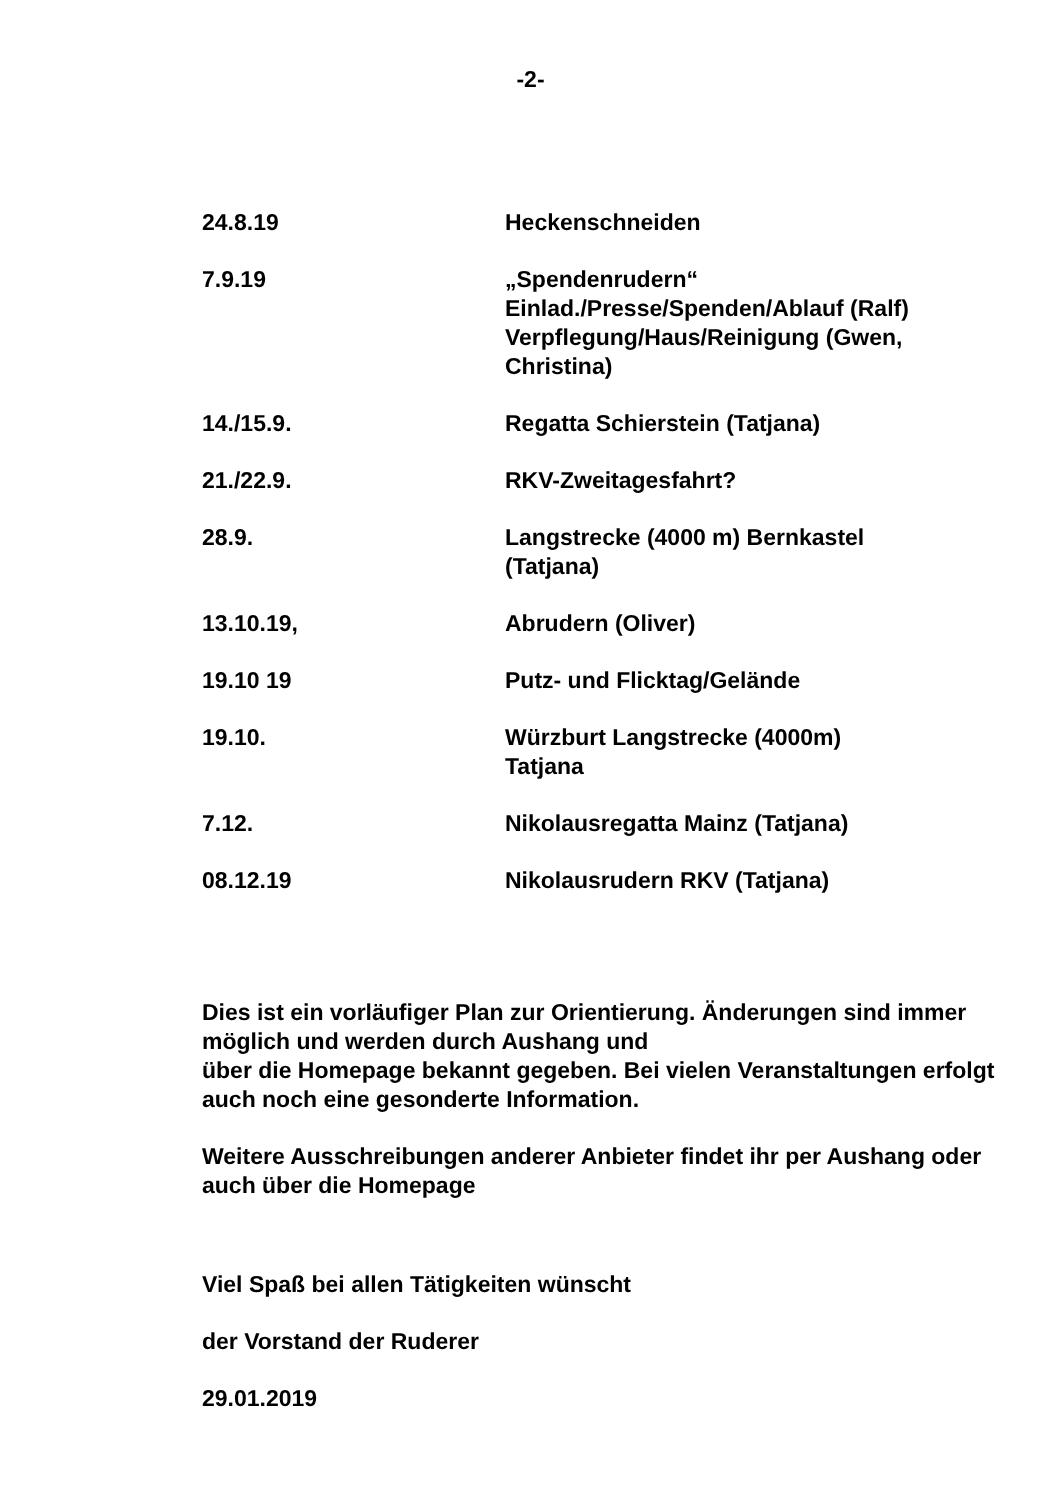-2-
| 24.8.19 | Heckenschneiden |
| 7.9.19 | „Spendenrudern“ Einlad./Presse/Spenden/Ablauf (Ralf) Verpflegung/Haus/Reinigung (Gwen, Christina) |
| 14./15.9. | Regatta Schierstein (Tatjana) |
| 21./22.9. | RKV-Zweitagesfahrt? |
| 28.9. | Langstrecke (4000 m) Bernkastel (Tatjana) |
| 13.10.19, | Abrudern (Oliver) |
| 19.10 19 | Putz- und Flicktag/Gelände |
| 19.10. | Würzburt Langstrecke (4000m) Tatjana |
| 7.12. | Nikolausregatta Mainz (Tatjana) |
| 08.12.19 | Nikolausrudern RKV (Tatjana) |
Dies ist ein vorläufiger Plan zur Orientierung. Änderungen sind immer möglich und werden durch Aushang und
über die Homepage bekannt gegeben. Bei vielen Veranstaltungen erfolgt auch noch eine gesonderte Information.
Weitere Ausschreibungen anderer Anbieter findet ihr per Aushang oder auch über die Homepage
Viel Spaß bei allen Tätigkeiten wünscht
der Vorstand der Ruderer
29.01.2019